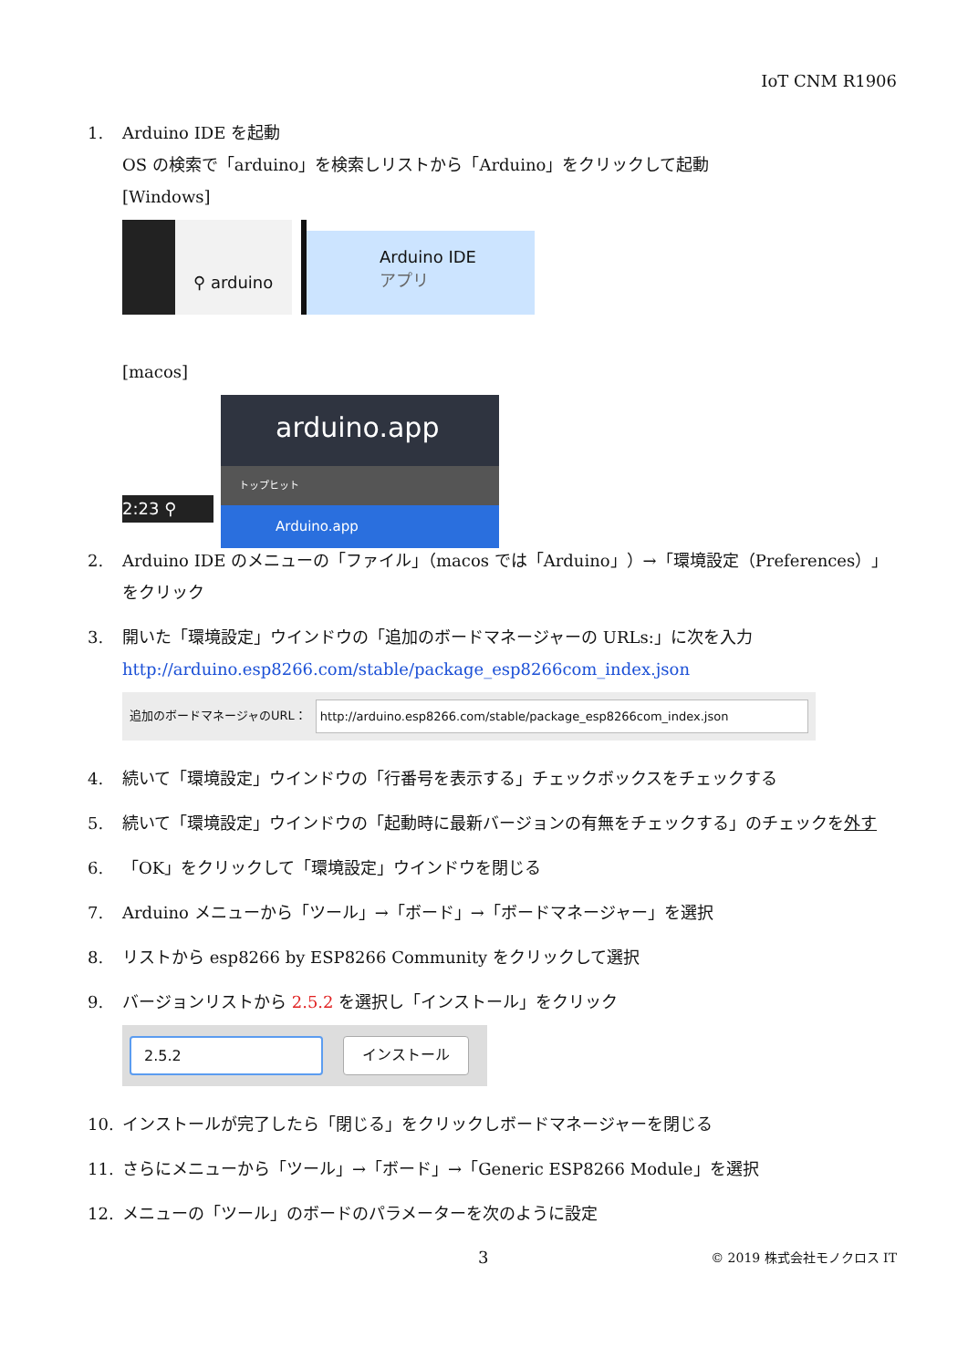IoT CNM R1906
1. Arduino IDE を起動
OS の検索で「arduino」を検索しリストから「Arduino」をクリックして起動
[Windows]
⚲ arduino
Arduino IDE
アプリ
[macos]
2:23 ⚲
arduino.app
トップヒット
Arduino.app
2. Arduino IDE のメニューの「ファイル」（macos では「Arduino」）→「環境設定（Preferences）」をクリック
3. 開いた「環境設定」ウインドウの「追加のボードマネージャーの URLs:」に次を入力
http://arduino.esp8266.com/stable/package_esp8266com_index.json
追加のボードマネージャのURL： http://arduino.esp8266.com/stable/package_esp8266com_index.json
4. 続いて「環境設定」ウインドウの「行番号を表示する」チェックボックスをチェックする
5. 続いて「環境設定」ウインドウの「起動時に最新バージョンの有無をチェックする」のチェックを外す
6. 「OK」をクリックして「環境設定」ウインドウを閉じる
7. Arduino メニューから「ツール」→「ボード」→「ボードマネージャー」を選択
8. リストから esp8266 by ESP8266 Community をクリックして選択
9. バージョンリストから 2.5.2 を選択し「インストール」をクリック
2.5.2 インストール
10. インストールが完了したら「閉じる」をクリックしボードマネージャーを閉じる
11. さらにメニューから「ツール」→「ボード」→「Generic ESP8266 Module」を選択
12. メニューの「ツール」のボードのパラメーターを次のように設定
3 © 2019 株式会社モノクロス IT